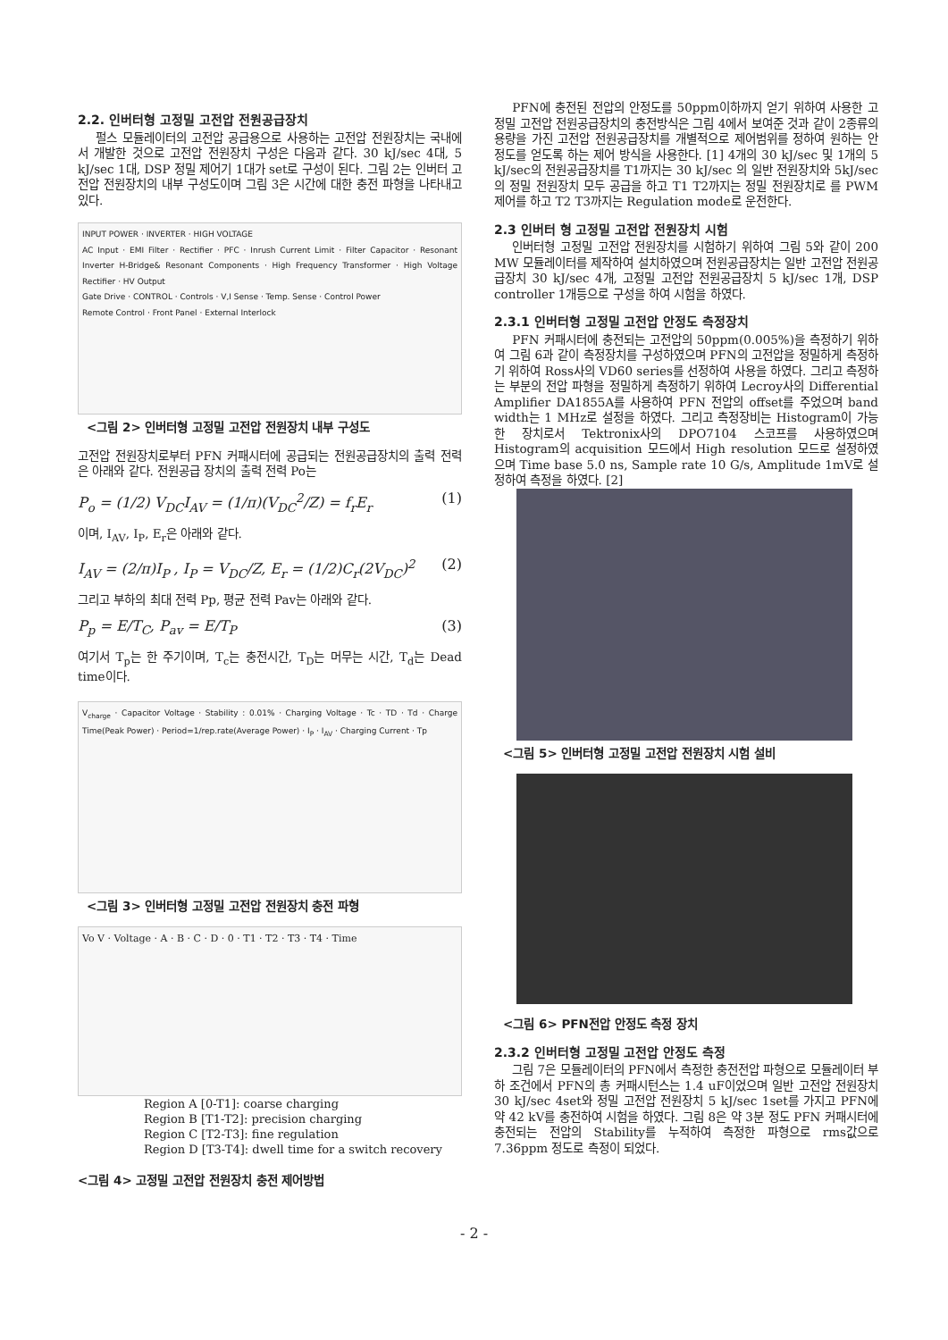2.2. 인버터형 고정밀 고전압 전원공급장치
펄스 모듈레이터의 고전압 공급용으로 사용하는 고전압 전원장치는 국내에서 개발한 것으로 고전압 전원장치 구성은 다음과 같다. 30 kJ/sec 4대, 5 kJ/sec 1대, DSP 정밀 제어기 1대가 set로 구성이 된다. 그림 2는 인버터 고전압 전원장치의 내부 구성도이며 그림 3은 시간에 대한 충전 파형을 나타내고 있다.
INPUT POWER · INVERTER · HIGH VOLTAGE
AC Input · EMI Filter · Rectifier · PFC · Inrush Current Limit · Filter Capacitor · Resonant Inverter H-Bridge& Resonant Components · High Frequency Transformer · High Voltage Rectifier · HV Output
Gate Drive · CONTROL · Controls · V,I Sense · Temp. Sense · Control Power
Remote Control · Front Panel · External Interlock
<그림 2> 인버터형 고정밀 고전압 전원장치 내부 구성도
고전압 전원장치로부터 PFN 커패시터에 공급되는 전원공급장치의 출력 전력은 아래와 같다. 전원공급 장치의 출력 전력 Po는
P<sub>o</sub> = (1/2) V<sub>DC</sub>I<sub>AV</sub> = (1/π)(V<sub>DC</sub><sup>2</sup>/Z) = f<sub>r</sub>E<sub>r</sub> (1)
이며, I<sub>AV</sub>, I<sub>P</sub>, E<sub>r</sub>은 아래와 같다.
I<sub>AV</sub> = (2/π)I<sub>P</sub> , I<sub>P</sub> = V<sub>DC</sub>/Z, E<sub>r</sub> = (1/2)C<sub>r</sub>(2V<sub>DC</sub>)<sup>2</sup> (2)
그리고 부하의 최대 전력 Pp, 평균 전력 Pav는 아래와 같다.
P<sub>p</sub> = E/T<sub>C</sub>, P<sub>av</sub> = E/T<sub>P</sub> (3)
여기서 T<sub>p</sub>는 한 주기이며, T<sub>c</sub>는 충전시간, T<sub>D</sub>는 머무는 시간, T<sub>d</sub>는 Dead time이다.
V<sub>charge</sub> · Capacitor Voltage · Stability : 0.01% · Charging Voltage · Tc · TD · Td · Charge Time(Peak Power) · Period=1/rep.rate(Average Power) · I<sub>P</sub> · I<sub>AV</sub> · Charging Current · Tp
<그림 3> 인버터형 고정밀 고전압 전원장치 충전 파형
Vo V · Voltage · A · B · C · D · 0 · T1 · T2 · T3 · T4 · Time
Region A [0-T1]: coarse charging
Region B [T1-T2]: precision charging
Region C [T2-T3]: fine regulation
Region D [T3-T4]: dwell time for a switch recovery
<그림 4> 고정밀 고전압 전원장치 충전 제어방법
PFN에 충전된 전압의 안정도를 50ppm이하까지 얻기 위하여 사용한 고정밀 고전압 전원공급장치의 충전방식은 그림 4에서 보여준 것과 같이 2종류의 용량을 가진 고전압 전원공급장치를 개별적으로 제어범위를 정하여 원하는 안정도를 얻도록 하는 제어 방식을 사용한다. [1] 4개의 30 kJ/sec 및 1개의 5 kJ/sec의 전원공급장치를 T1까지는 30 kJ/sec 의 일반 전원장치와 5kJ/sec의 정밀 전원장치 모두 공급을 하고 T1 T2까지는 정밀 전원장치로 를 PWM 제어를 하고 T2 T3까지는 Regulation mode로 운전한다.
2.3 인버터 형 고정밀 고전압 전원장치 시험
인버터형 고정밀 고전압 전원장치를 시험하기 위하여 그림 5와 같이 200 MW 모듈레이터를 제작하여 설치하였으며 전원공급장치는 일반 고전압 전원공급장치 30 kJ/sec 4개, 고정밀 고전압 전원공급장치 5 kJ/sec 1개, DSP controller 1개등으로 구성을 하여 시험을 하였다.
2.3.1 인버터형 고정밀 고전압 안정도 측정장치
PFN 커패시터에 충전되는 고전압의 50ppm(0.005%)을 측정하기 위하여 그림 6과 같이 측정장치를 구성하였으며 PFN의 고전압을 정밀하게 측정하기 위하여 Ross사의 VD60 series를 선정하여 사용을 하였다. 그리고 측정하는 부분의 전압 파형을 정밀하게 측정하기 위하여 Lecroy사의 Differential Amplifier DA1855A를 사용하여 PFN 전압의 offset를 주었으며 band width는 1 MHz로 설정을 하였다. 그리고 측정장비는 Histogram이 가능한 장치로서 Tektronix사의 DPO7104 스코프를 사용하였으며 Histogram의 acquisition 모드에서 High resolution 모드로 설정하였으며 Time base 5.0 ns, Sample rate 10 G/s, Amplitude 1mV로 설정하여 측정을 하였다. [2]
<그림 5> 인버터형 고정밀 고전압 전원장치 시험 설비
<그림 6> PFN전압 안정도 측정 장치
2.3.2 인버터형 고정밀 고전압 안정도 측정
그림 7은 모듈레이터의 PFN에서 측정한 충전전압 파형으로 모듈레이터 부하 조건에서 PFN의 총 커패시턴스는 1.4 uF이었으며 일반 고전압 전원장치 30 kJ/sec 4set와 정밀 고전압 전원장치 5 kJ/sec 1set를 가지고 PFN에 약 42 kV를 충전하여 시험을 하였다. 그림 8은 약 3분 정도 PFN 커패시터에 충전되는 전압의 Stability를 누적하여 측정한 파형으로 rms값으로 7.36ppm 정도로 측정이 되었다.
- 2 -